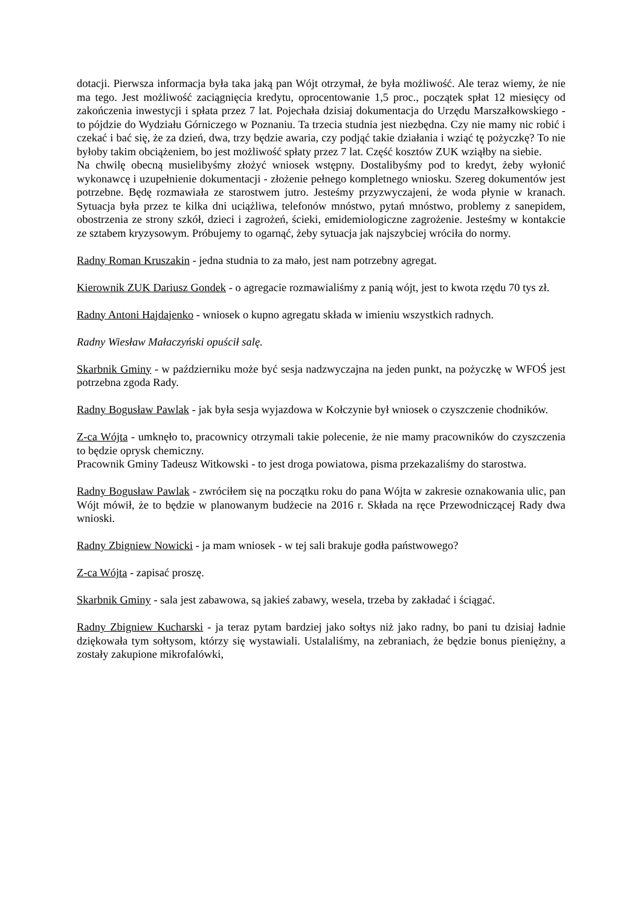dotacji. Pierwsza informacja była taka jaką pan Wójt otrzymał, że była możliwość. Ale teraz wiemy, że nie ma tego. Jest możliwość zaciągnięcia kredytu, oprocentowanie 1,5 proc., początek spłat 12 miesięcy od zakończenia inwestycji i spłata przez 7 lat. Pojechała dzisiaj dokumentacja do Urzędu Marszałkowskiego - to pójdzie do Wydziału Górniczego w Poznaniu. Ta trzecia studnia jest niezbędna. Czy nie mamy nic robić i czekać i bać się, że za dzień, dwa, trzy będzie awaria, czy podjąć takie działania i wziąć tę pożyczkę? To nie byłoby takim obciążeniem, bo jest możliwość spłaty przez 7 lat. Część kosztów ZUK wziąłby na siebie.
Na chwilę obecną musielibyśmy złożyć wniosek wstępny. Dostalibyśmy pod to kredyt, żeby wyłonić wykonawcę i uzupełnienie dokumentacji - złożenie pełnego kompletnego wniosku. Szereg dokumentów jest potrzebne. Będę rozmawiała ze starostwem jutro. Jesteśmy przyzwyczajeni, że woda płynie w kranach. Sytuacja była przez te kilka dni uciążliwa, telefonów mnóstwo, pytań mnóstwo, problemy z sanepidem, obostrzenia ze strony szkół, dzieci i zagrożeń, ścieki, emidemiologiczne zagrożenie. Jesteśmy w kontakcie ze sztabem kryzysowym. Próbujemy to ogarnąć, żeby sytuacja jak najszybciej wróciła do normy.
Radny Roman Kruszakin - jedna studnia to za mało, jest nam potrzebny agregat.
Kierownik ZUK Dariusz Gondek - o agregacie rozmawialiśmy z panią wójt, jest to kwota rzędu 70 tys zł.
Radny Antoni Hajdajenko - wniosek o kupno agregatu składa w imieniu wszystkich radnych.
Radny Wiesław Małaczyński opuścił salę.
Skarbnik Gminy - w październiku może być sesja nadzwyczajna na jeden punkt, na pożyczkę w WFOŚ jest potrzebna zgoda Rady.
Radny Bogusław Pawlak - jak była sesja wyjazdowa w Kołczynie był wniosek o czyszczenie chodników.
Z-ca Wójta - umknęło to, pracownicy otrzymali takie polecenie, że nie mamy pracowników do czyszczenia to będzie oprysk chemiczny.
Pracownik Gminy Tadeusz Witkowski - to jest droga powiatowa, pisma przekazaliśmy do starostwa.
Radny Bogusław Pawlak - zwróciłem się na początku roku do pana Wójta w zakresie oznakowania ulic, pan Wójt mówił, że to będzie w planowanym budżecie na 2016 r. Składa na ręce Przewodniczącej Rady dwa wnioski.
Radny Zbigniew Nowicki - ja mam wniosek - w tej sali brakuje godła państwowego?
Z-ca Wójta - zapisać proszę.
Skarbnik Gminy - sala jest zabawowa, są jakieś zabawy, wesela, trzeba by zakładać i ściągać.
Radny Zbigniew Kucharski - ja teraz pytam bardziej jako sołtys niż jako radny, bo pani tu dzisiaj ładnie dziękowała tym sołtysom, którzy się wystawiali. Ustalaliśmy, na zebraniach, że będzie bonus pieniężny, a zostały zakupione mikrofalówki,